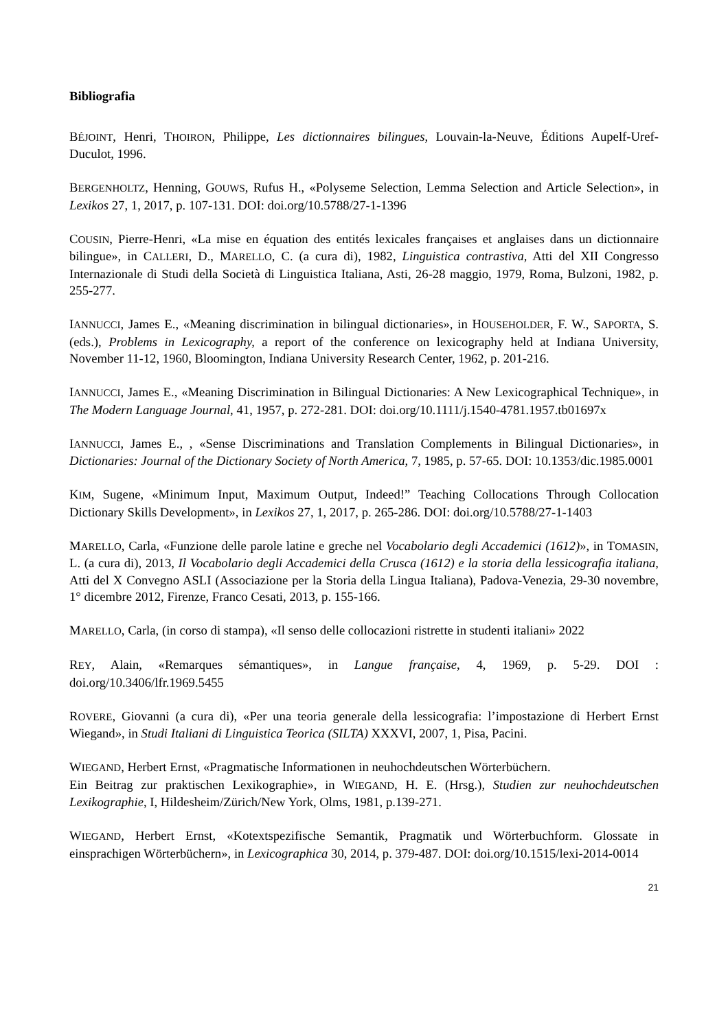Bibliografia
BÉJOINT, Henri, THOIRON, Philippe, Les dictionnaires bilingues, Louvain-la-Neuve, Éditions Aupelf-Uref-Duculot, 1996.
BERGENHOLTZ, Henning, GOUWS, Rufus H., «Polyseme Selection, Lemma Selection and Article Selection», in Lexikos 27, 1, 2017, p. 107-131. DOI: doi.org/10.5788/27-1-1396
COUSIN, Pierre-Henri, «La mise en équation des entités lexicales françaises et anglaises dans un dictionnaire bilingue», in CALLERI, D., MARELLO, C. (a cura di), 1982, Linguistica contrastiva, Atti del XII Congresso Internazionale di Studi della Società di Linguistica Italiana, Asti, 26-28 maggio, 1979, Roma, Bulzoni, 1982, p. 255-277.
IANNUCCI, James E., «Meaning discrimination in bilingual dictionaries», in HOUSEHOLDER, F. W., SAPORTA, S. (eds.), Problems in Lexicography, a report of the conference on lexicography held at Indiana University, November 11-12, 1960, Bloomington, Indiana University Research Center, 1962, p. 201-216.
IANNUCCI, James E., «Meaning Discrimination in Bilingual Dictionaries: A New Lexicographical Technique», in The Modern Language Journal, 41, 1957, p. 272-281. DOI: doi.org/10.1111/j.1540-4781.1957.tb01697x
IANNUCCI, James E., , «Sense Discriminations and Translation Complements in Bilingual Dictionaries», in Dictionaries: Journal of the Dictionary Society of North America, 7, 1985, p. 57-65. DOI: 10.1353/dic.1985.0001
KIM, Sugene, «Minimum Input, Maximum Output, Indeed!” Teaching Collocations Through Collocation Dictionary Skills Development», in Lexikos 27, 1, 2017, p. 265-286. DOI: doi.org/10.5788/27-1-1403
MARELLO, Carla, «Funzione delle parole latine e greche nel Vocabolario degli Accademici (1612)», in TOMASIN, L. (a cura di), 2013, Il Vocabolario degli Accademici della Crusca (1612) e la storia della lessicografia italiana, Atti del X Convegno ASLI (Associazione per la Storia della Lingua Italiana), Padova-Venezia, 29-30 novembre, 1° dicembre 2012, Firenze, Franco Cesati, 2013, p. 155-166.
MARELLO, Carla, (in corso di stampa), «Il senso delle collocazioni ristrette in studenti italiani» 2022
REY, Alain, «Remarques sémantiques», in Langue française, 4, 1969, p. 5-29. DOI : doi.org/10.3406/lfr.1969.5455
ROVERE, Giovanni (a cura di), «Per una teoria generale della lessicografia: l’impostazione di Herbert Ernst Wiegand», in Studi Italiani di Linguistica Teorica (SILTA) XXXVI, 2007, 1, Pisa, Pacini.
WIEGAND, Herbert Ernst, «Pragmatische Informationen in neuhochdeutschen Wörterbüchern.
Ein Beitrag zur praktischen Lexikographie», in WIEGAND, H. E. (Hrsg.), Studien zur neuhochdeutschen Lexikographie, I, Hildesheim/Zürich/New York, Olms, 1981, p.139-271.
WIEGAND, Herbert Ernst, «Kotextspezifische Semantik, Pragmatik und Wörterbuchform. Glossate in einsprachigen Wörterbüchern», in Lexicographica 30, 2014, p. 379-487. DOI: doi.org/10.1515/lexi-2014-0014
21